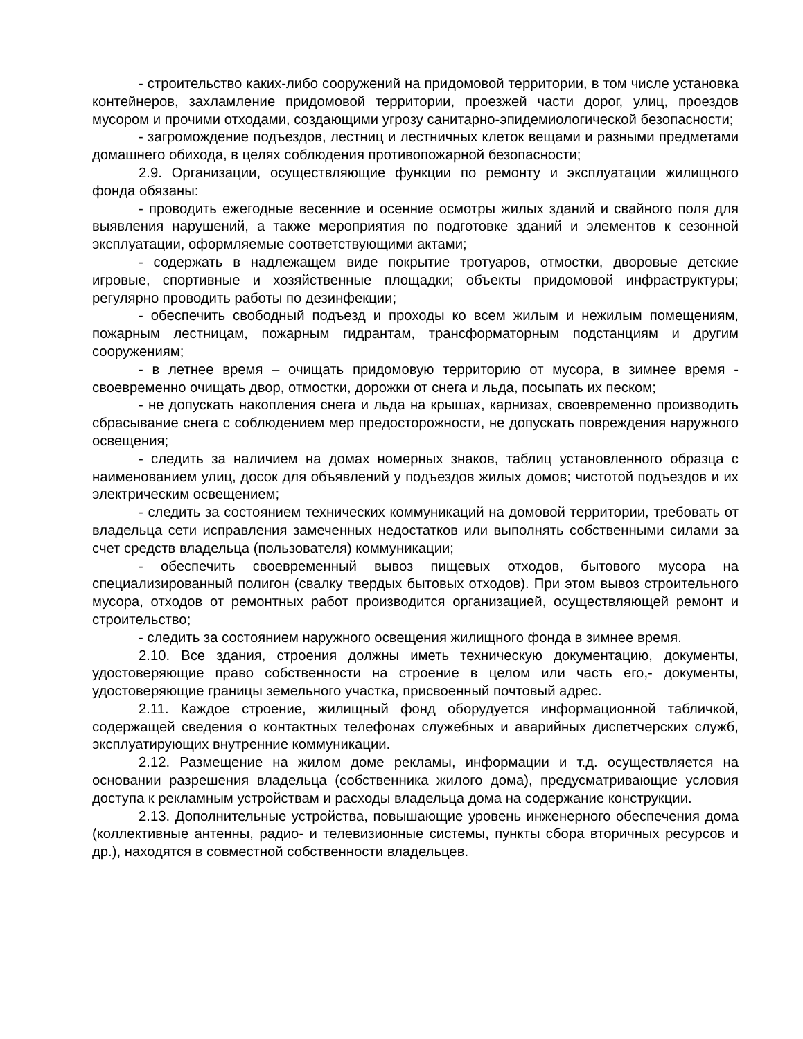- строительство каких-либо сооружений на придомовой территории, в том числе установка контейнеров, захламление придомовой территории, проезжей части дорог, улиц, проездов мусором и прочими отходами, создающими угрозу санитарно-эпидемиологической безопасности;
- загромождение подъездов, лестниц и лестничных клеток вещами и разными предметами домашнего обихода, в целях соблюдения противопожарной безопасности;
2.9. Организации, осуществляющие функции по ремонту и эксплуатации жилищного фонда обязаны:
- проводить ежегодные весенние и осенние осмотры жилых зданий и свайного поля для выявления нарушений, а также мероприятия по подготовке зданий и элементов к сезонной эксплуатации, оформляемые соответствующими актами;
- содержать в надлежащем виде покрытие тротуаров, отмостки, дворовые детские игровые, спортивные и хозяйственные площадки; объекты придомовой инфраструктуры; регулярно проводить работы по дезинфекции;
- обеспечить свободный подъезд и проходы ко всем жилым и нежилым помещениям, пожарным лестницам, пожарным гидрантам, трансформаторным подстанциям и другим сооружениям;
- в летнее время – очищать придомовую территорию от мусора, в зимнее время - своевременно очищать двор, отмостки, дорожки от снега и льда, посыпать их песком;
- не допускать накопления снега и льда на крышах, карнизах, своевременно производить сбрасывание снега с соблюдением мер предосторожности, не допускать повреждения наружного освещения;
- следить за наличием на домах номерных знаков, таблиц установленного образца с наименованием улиц, досок для объявлений у подъездов жилых домов; чистотой подъездов и их электрическим освещением;
- следить за состоянием технических коммуникаций на домовой территории, требовать от владельца сети исправления замеченных недостатков или выполнять собственными силами за счет средств владельца (пользователя) коммуникации;
- обеспечить своевременный вывоз пищевых отходов, бытового мусора на специализированный полигон (свалку твердых бытовых отходов). При этом вывоз строительного мусора, отходов от ремонтных работ производится организацией, осуществляющей ремонт и строительство;
- следить за состоянием наружного освещения жилищного фонда в зимнее время.
2.10. Все здания, строения должны иметь техническую документацию, документы, удостоверяющие право собственности на строение в целом или часть его,- документы, удостоверяющие границы земельного участка, присвоенный почтовый адрес.
2.11. Каждое строение, жилищный фонд оборудуется информационной табличкой, содержащей сведения о контактных телефонах служебных и аварийных диспетчерских служб, эксплуатирующих внутренние коммуникации.
2.12. Размещение на жилом доме рекламы, информации и т.д. осуществляется на основании разрешения владельца (собственника жилого дома), предусматривающие условия доступа к рекламным устройствам и расходы владельца дома на содержание конструкции.
2.13. Дополнительные устройства, повышающие уровень инженерного обеспечения дома (коллективные антенны, радио- и телевизионные системы, пункты сбора вторичных ресурсов и др.), находятся в совместной собственности владельцев.